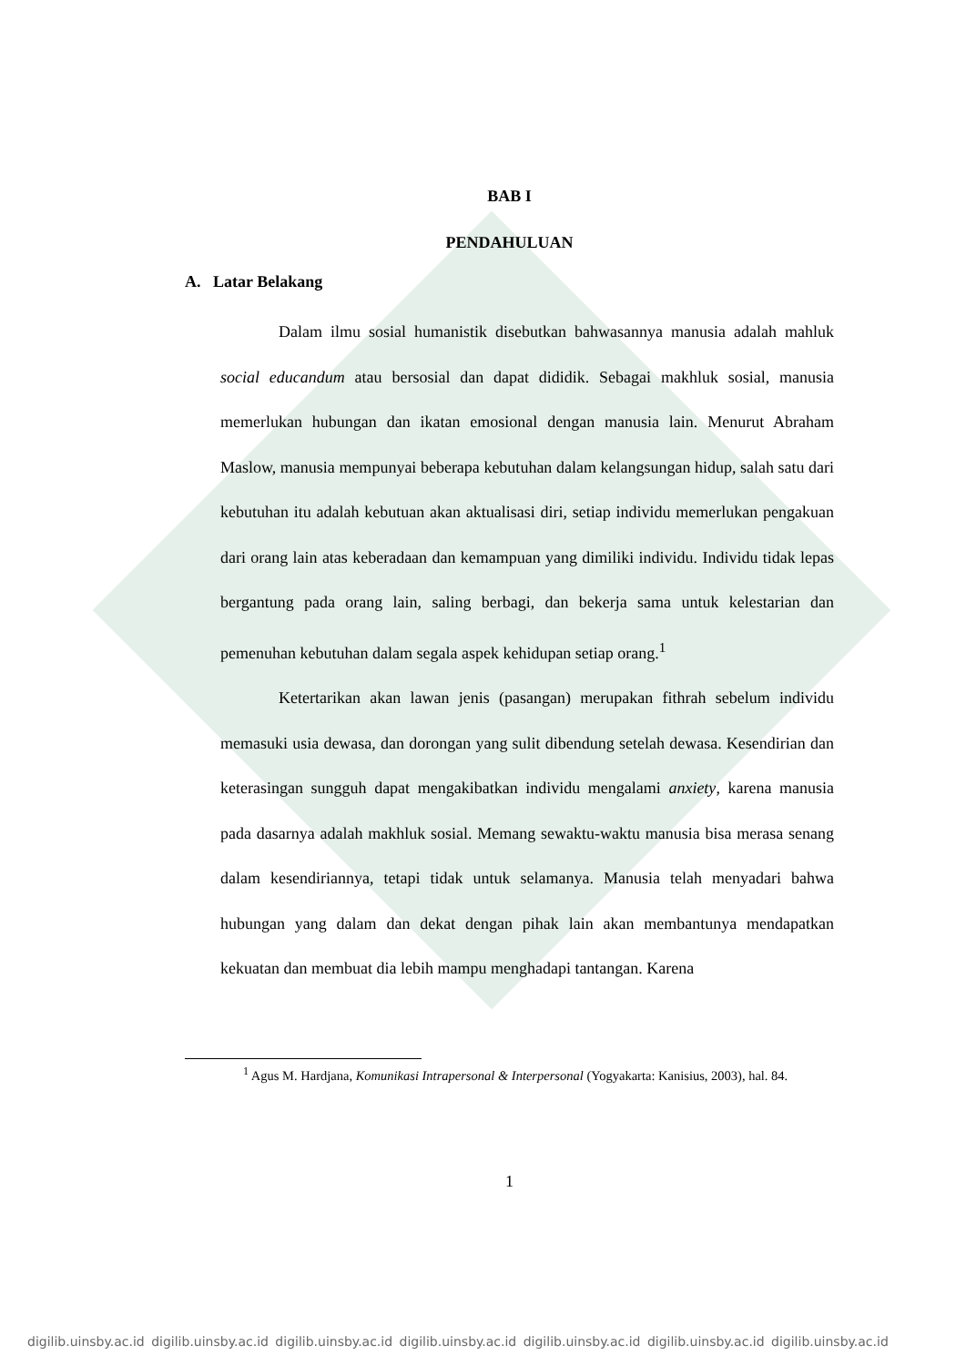BAB I
PENDAHULUAN
A. Latar Belakang
Dalam ilmu sosial humanistik disebutkan bahwasannya manusia adalah mahluk social educandum atau bersosial dan dapat dididik. Sebagai makhluk sosial, manusia memerlukan hubungan dan ikatan emosional dengan manusia lain. Menurut Abraham Maslow, manusia mempunyai beberapa kebutuhan dalam kelangsungan hidup, salah satu dari kebutuhan itu adalah kebutuan akan aktualisasi diri, setiap individu memerlukan pengakuan dari orang lain atas keberadaan dan kemampuan yang dimiliki individu. Individu tidak lepas bergantung pada orang lain, saling berbagi, dan bekerja sama untuk kelestarian dan pemenuhan kebutuhan dalam segala aspek kehidupan setiap orang.<sup>1</sup>
Ketertarikan akan lawan jenis (pasangan) merupakan fithrah sebelum individu memasuki usia dewasa, dan dorongan yang sulit dibendung setelah dewasa. Kesendirian dan keterasingan sungguh dapat mengakibatkan individu mengalami anxiety, karena manusia pada dasarnya adalah makhluk sosial. Memang sewaktu-waktu manusia bisa merasa senang dalam kesendiriannya, tetapi tidak untuk selamanya. Manusia telah menyadari bahwa hubungan yang dalam dan dekat dengan pihak lain akan membantunya mendapatkan kekuatan dan membuat dia lebih mampu menghadapi tantangan. Karena
<sup>1</sup> Agus M. Hardjana, Komunikasi Intrapersonal & Interpersonal (Yogyakarta: Kanisius, 2003), hal. 84.
1
digilib.uinsby.ac.id digilib.uinsby.ac.id digilib.uinsby.ac.id digilib.uinsby.ac.id digilib.uinsby.ac.id digilib.uinsby.ac.id digilib.uinsby.ac.id